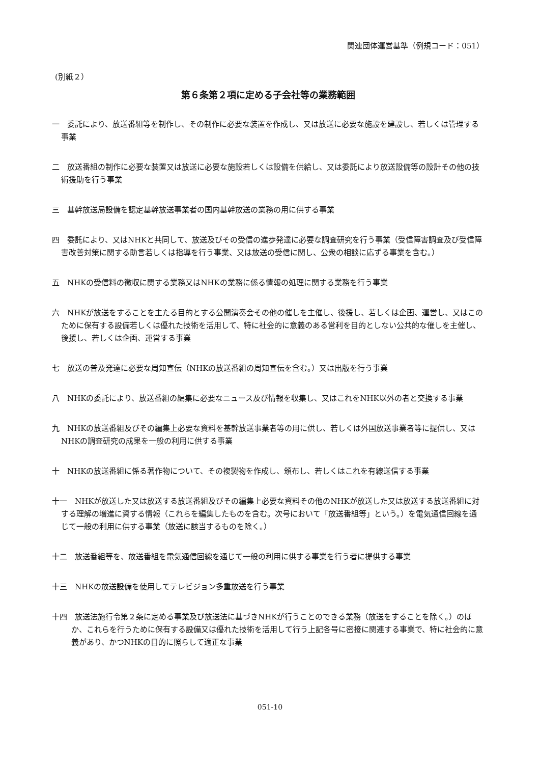関連団体運営基準（例規コード：051）
(別紙２）
第６条第２項に定める子会社等の業務範囲
一　委託により、放送番組等を制作し、その制作に必要な装置を作成し、又は放送に必要な施設を建設し、若しくは管理する事業
二　放送番組の制作に必要な装置又は放送に必要な施設若しくは設備を供給し、又は委託により放送設備等の設計その他の技術援助を行う事業
三　基幹放送局設備を認定基幹放送事業者の国内基幹放送の業務の用に供する事業
四　委託により、又はNHKと共同して、放送及びその受信の進歩発達に必要な調査研究を行う事業（受信障害調査及び受信障害改善対策に関する助言若しくは指導を行う事業、又は放送の受信に関し、公衆の相談に応ずる事業を含む。）
五　NHKの受信料の徴収に関する業務又はNHKの業務に係る情報の処理に関する業務を行う事業
六　NHKが放送をすることを主たる目的とする公開演奏会その他の催しを主催し、後援し、若しくは企画、運営し、又はこのために保有する設備若しくは優れた技術を活用して、特に社会的に意義のある営利を目的としない公共的な催しを主催し、後援し、若しくは企画、運営する事業
七　放送の普及発達に必要な周知宣伝（NHKの放送番組の周知宣伝を含む。）又は出版を行う事業
八　NHKの委託により、放送番組の編集に必要なニュース及び情報を収集し、又はこれをNHK以外の者と交換する事業
九　NHKの放送番組及びその編集上必要な資料を基幹放送事業者等の用に供し、若しくは外国放送事業者等に提供し、又はNHKの調査研究の成果を一般の利用に供する事業
十　NHKの放送番組に係る著作物について、その複製物を作成し、頒布し、若しくはこれを有線送信する事業
十一　NHKが放送した又は放送する放送番組及びその編集上必要な資料その他のNHKが放送した又は放送する放送番組に対する理解の増進に資する情報（これらを編集したものを含む。次号において「放送番組等」という。）を電気通信回線を通じて一般の利用に供する事業（放送に該当するものを除く。）
十二　放送番組等を、放送番組を電気通信回線を通じて一般の利用に供する事業を行う者に提供する事業
十三　NHKの放送設備を使用してテレビジョン多重放送を行う事業
十四　放送法施行令第２条に定める事業及び放送法に基づきNHKが行うことのできる業務（放送をすることを除く。）のほか、これらを行うために保有する設備又は優れた技術を活用して行う上記各号に密接に関連する事業で、特に社会的に意義があり、かつNHKの目的に照らして適正な事業
051-10